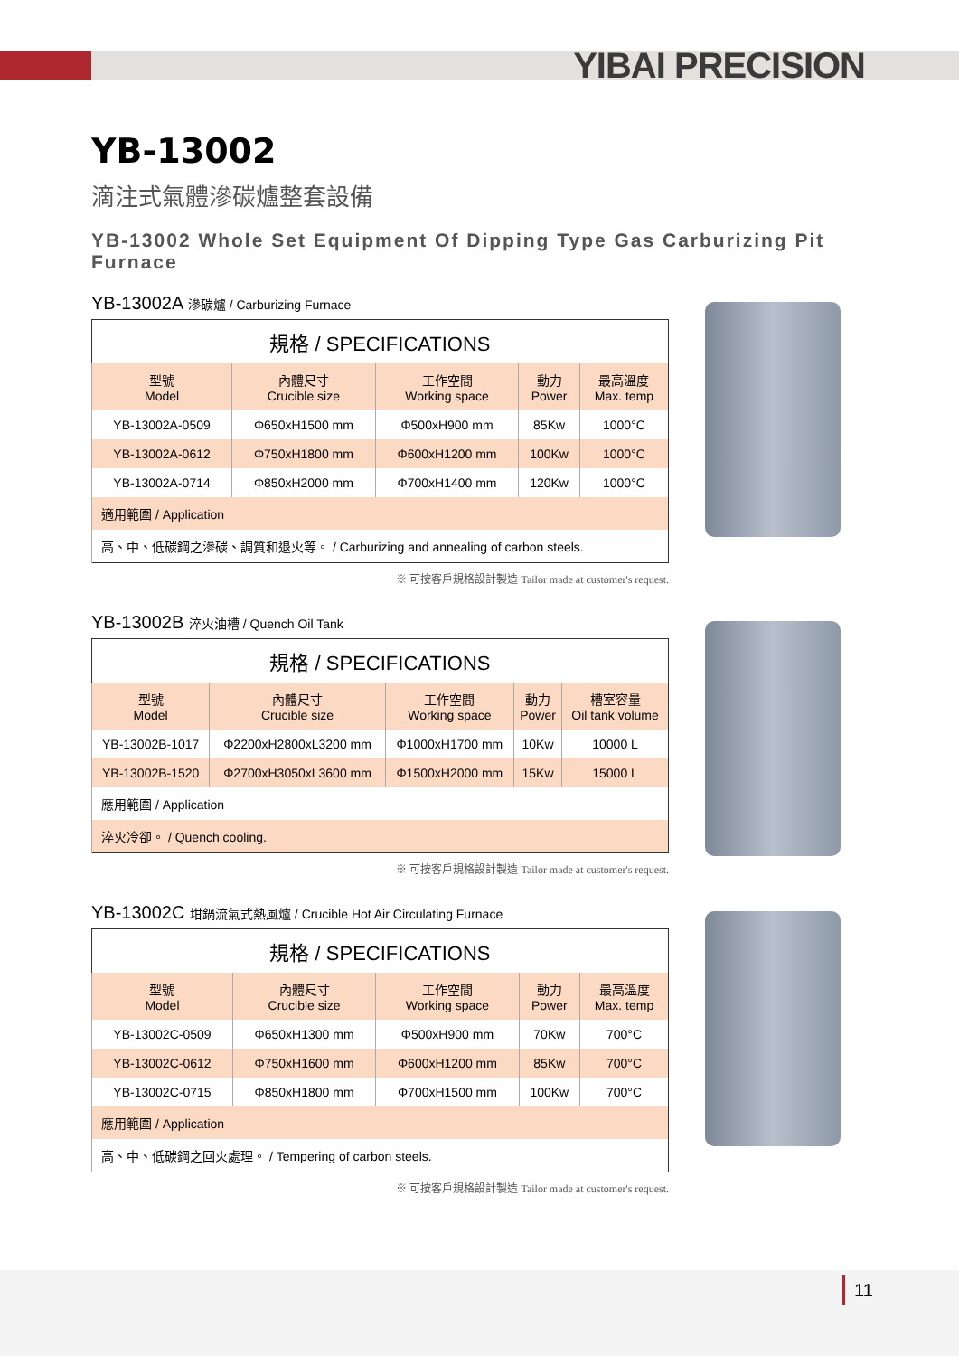YIBAI PRECISION
YB-13002
滴注式氣體滲碳爐整套設備
YB-13002 Whole Set Equipment Of Dipping Type Gas Carburizing Pit Furnace
YB-13002A 滲碳爐 / Carburizing Furnace
| 規格 / SPECIFICATIONS | | | | |
| 型號 Model | 內體尺寸 Crucible size | 工作空間 Working space | 動力 Power | 最高溫度 Max. temp |
| YB-13002A-0509 | Φ650xH1500 mm | Φ500xH900 mm | 85Kw | 1000°C |
| YB-13002A-0612 | Φ750xH1800 mm | Φ600xH1200 mm | 100Kw | 1000°C |
| YB-13002A-0714 | Φ850xH2000 mm | Φ700xH1400 mm | 120Kw | 1000°C |
| 適用範圍 / Application | | | | |
| 高、中、低碳鋼之滲碳、調質和退火等。 / Carburizing and annealing of carbon steels. | | | | |
※ 可按客戶規格設計製造 Tailor made at customer's request.
YB-13002B 淬火油槽 / Quench Oil Tank
| 規格 / SPECIFICATIONS | | | | |
| 型號 Model | 內體尺寸 Crucible size | 工作空間 Working space | 動力 Power | 槽室容量 Oil tank volume |
| YB-13002B-1017 | Φ2200xH2800xL3200 mm | Φ1000xH1700 mm | 10Kw | 10000 L |
| YB-13002B-1520 | Φ2700xH3050xL3600 mm | Φ1500xH2000 mm | 15Kw | 15000 L |
| 應用範圍 / Application | | | | |
| 淬火冷卻。 / Quench cooling. | | | | |
※ 可按客戶規格設計製造 Tailor made at customer's request.
YB-13002C 坩鍋流氣式熱風爐 / Crucible Hot Air Circulating Furnace
| 規格 / SPECIFICATIONS | | | | |
| 型號 Model | 內體尺寸 Crucible size | 工作空間 Working space | 動力 Power | 最高溫度 Max. temp |
| YB-13002C-0509 | Φ650xH1300 mm | Φ500xH900 mm | 70Kw | 700°C |
| YB-13002C-0612 | Φ750xH1600 mm | Φ600xH1200 mm | 85Kw | 700°C |
| YB-13002C-0715 | Φ850xH1800 mm | Φ700xH1500 mm | 100Kw | 700°C |
| 應用範圍 / Application | | | | |
| 高、中、低碳鋼之回火處理。 / Tempering of carbon steels. | | | | |
※ 可按客戶規格設計製造 Tailor made at customer's request.
11